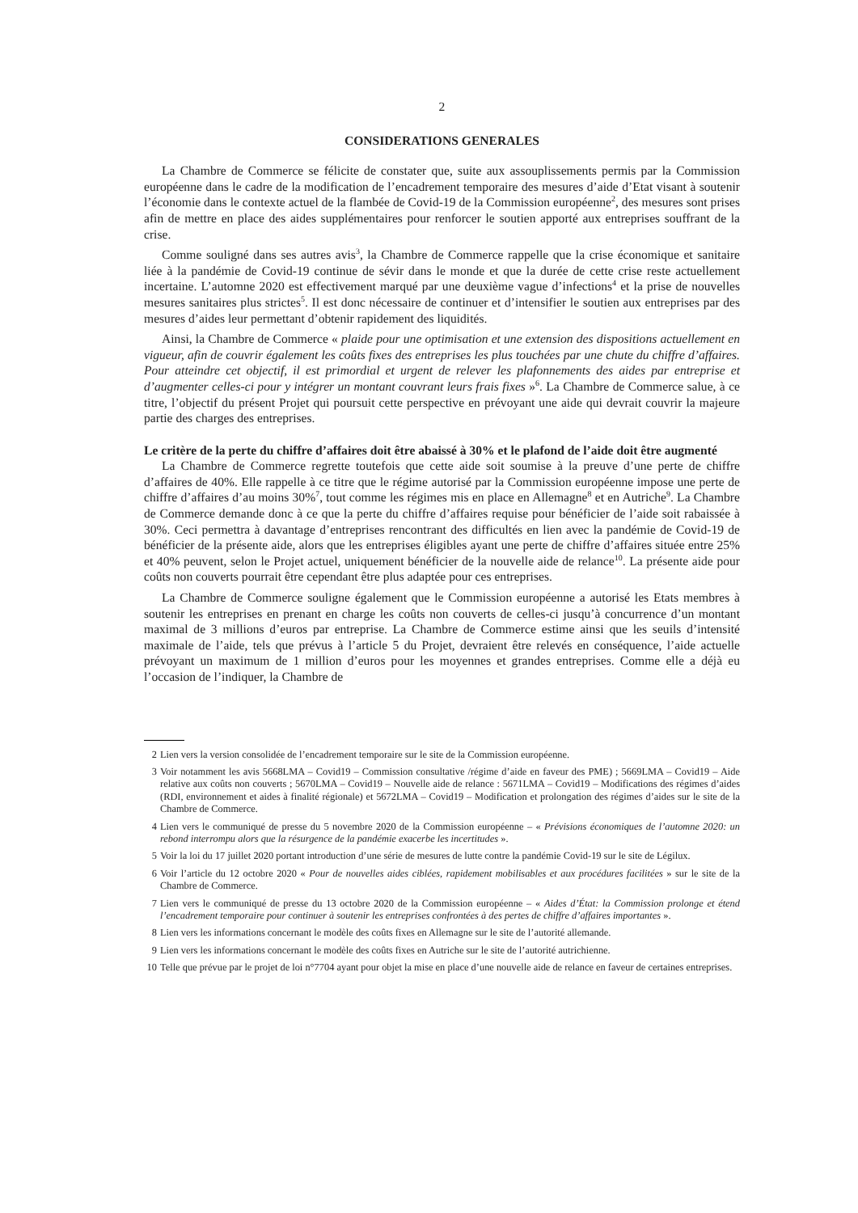2
CONSIDERATIONS GENERALES
La Chambre de Commerce se félicite de constater que, suite aux assouplissements permis par la Commission européenne dans le cadre de la modification de l’encadrement temporaire des mesures d’aide d’Etat visant à soutenir l’économie dans le contexte actuel de la flambée de Covid-19 de la Commission européenne<sup>2</sup>, des mesures sont prises afin de mettre en place des aides supplémentaires pour renforcer le soutien apporté aux entreprises souffrant de la crise.
Comme souligné dans ses autres avis<sup>3</sup>, la Chambre de Commerce rappelle que la crise économique et sanitaire liée à la pandémie de Covid-19 continue de sévir dans le monde et que la durée de cette crise reste actuellement incertaine. L’automne 2020 est effectivement marqué par une deuxième vague d’infections<sup>4</sup> et la prise de nouvelles mesures sanitaires plus strictes<sup>5</sup>. Il est donc nécessaire de continuer et d’intensifier le soutien aux entreprises par des mesures d’aides leur permettant d’obtenir rapidement des liquidités.
Ainsi, la Chambre de Commerce « plaide pour une optimisation et une extension des dispositions actuellement en vigueur, afin de couvrir également les coûts fixes des entreprises les plus touchées par une chute du chiffre d’affaires. Pour atteindre cet objectif, il est primordial et urgent de relever les plafonnements des aides par entreprise et d’augmenter celles-ci pour y intégrer un montant couvrant leurs frais fixes »<sup>6</sup>. La Chambre de Commerce salue, à ce titre, l’objectif du présent Projet qui poursuit cette perspective en prévoyant une aide qui devrait couvrir la majeure partie des charges des entreprises.
Le critère de la perte du chiffre d’affaires doit être abaissé à 30% et le plafond de l’aide doit être augmenté
La Chambre de Commerce regrette toutefois que cette aide soit soumise à la preuve d’une perte de chiffre d’affaires de 40%. Elle rappelle à ce titre que le régime autorisé par la Commission européenne impose une perte de chiffre d’affaires d’au moins 30%<sup>7</sup>, tout comme les régimes mis en place en Allemagne<sup>8</sup> et en Autriche<sup>9</sup>. La Chambre de Commerce demande donc à ce que la perte du chiffre d’affaires requise pour bénéficier de l’aide soit rabaissée à 30%. Ceci permettra à davantage d’entreprises rencontrant des difficultés en lien avec la pandémie de Covid-19 de bénéficier de la présente aide, alors que les entreprises éligibles ayant une perte de chiffre d’affaires située entre 25% et 40% peuvent, selon le Projet actuel, uniquement bénéficier de la nouvelle aide de relance<sup>10</sup>. La présente aide pour coûts non couverts pourrait être cependant être plus adaptée pour ces entreprises.
La Chambre de Commerce souligne également que le Commission européenne a autorisé les Etats membres à soutenir les entreprises en prenant en charge les coûts non couverts de celles-ci jusqu’à concurrence d’un montant maximal de 3 millions d’euros par entreprise. La Chambre de Commerce estime ainsi que les seuils d’intensité maximale de l’aide, tels que prévus à l’article 5 du Projet, devraient être relevés en conséquence, l’aide actuelle prévoyant un maximum de 1 million d’euros pour les moyennes et grandes entreprises. Comme elle a déjà eu l’occasion de l’indiquer, la Chambre de
2 Lien vers la version consolidée de l’encadrement temporaire sur le site de la Commission européenne.
3 Voir notamment les avis 5668LMA – Covid19 – Commission consultative /régime d’aide en faveur des PME) ; 5669LMA – Covid19 – Aide relative aux coûts non couverts ; 5670LMA – Covid19 – Nouvelle aide de relance : 5671LMA – Covid19 – Modifications des régimes d’aides (RDI, environnement et aides à finalité régionale) et 5672LMA – Covid19 – Modification et prolongation des régimes d’aides sur le site de la Chambre de Commerce.
4 Lien vers le communiqué de presse du 5 novembre 2020 de la Commission européenne – « Prévisions économiques de l’automne 2020: un rebond interrompu alors que la résurgence de la pandémie exacerbe les incertitudes ».
5 Voir la loi du 17 juillet 2020 portant introduction d’une série de mesures de lutte contre la pandémie Covid-19 sur le site de Légilux.
6 Voir l’article du 12 octobre 2020 « Pour de nouvelles aides ciblées, rapidement mobilisables et aux procédures facilitées » sur le site de la Chambre de Commerce.
7 Lien vers le communiqué de presse du 13 octobre 2020 de la Commission européenne – « Aides d’État: la Commission prolonge et étend l’encadrement temporaire pour continuer à soutenir les entreprises confrontées à des pertes de chiffre d’affaires importantes ».
8 Lien vers les informations concernant le modèle des coûts fixes en Allemagne sur le site de l’autorité allemande.
9 Lien vers les informations concernant le modèle des coûts fixes en Autriche sur le site de l’autorité autrichienne.
10 Telle que prévue par le projet de loi n°7704 ayant pour objet la mise en place d’une nouvelle aide de relance en faveur de certaines entreprises.